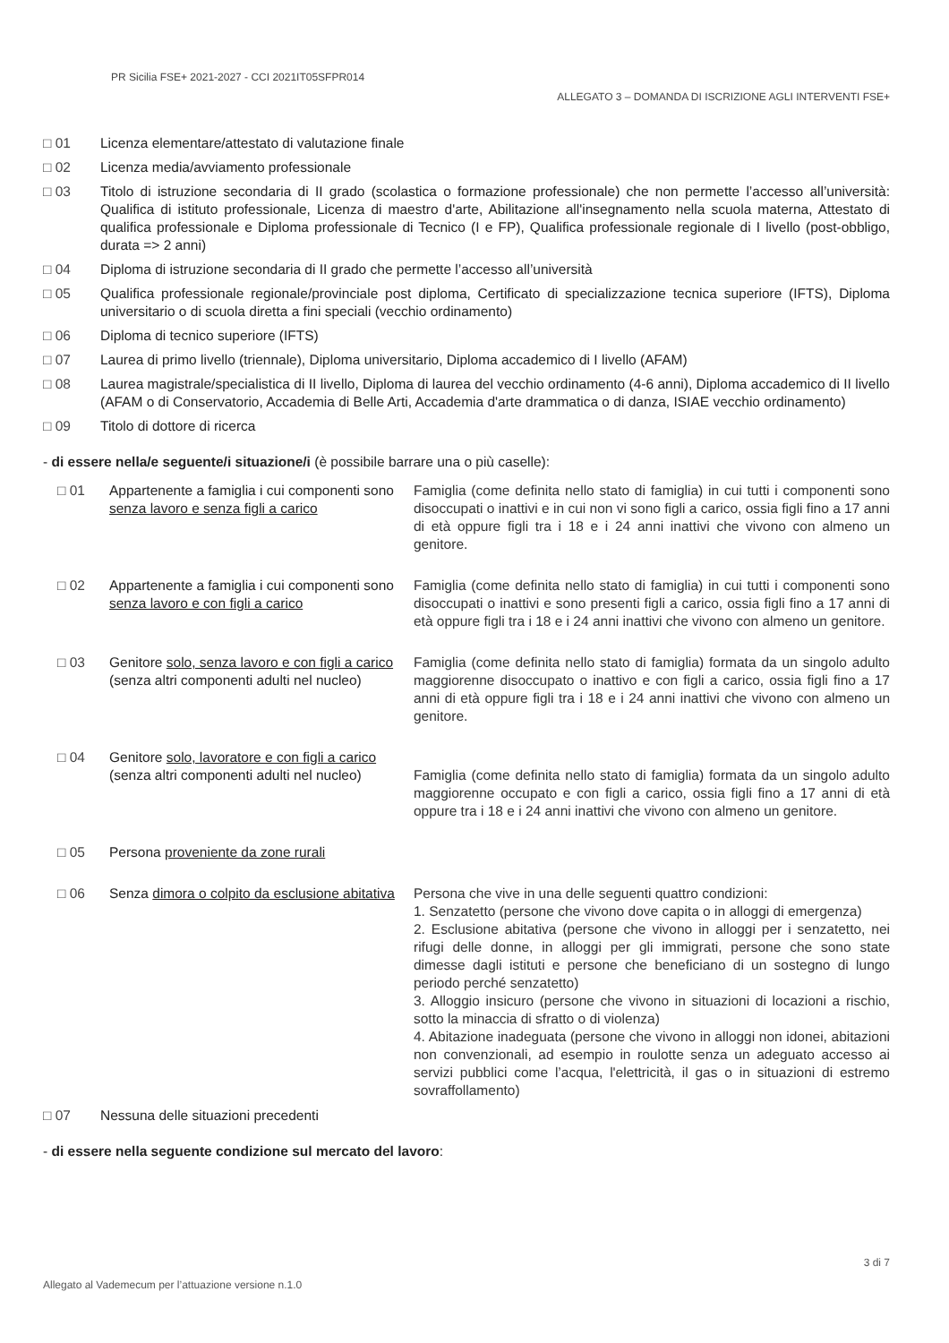PR Sicilia FSE+ 2021-2027 - CCI 2021IT05SFPR014
ALLEGATO 3 – DOMANDA DI ISCRIZIONE AGLI INTERVENTI FSE+
□ 01 Licenza elementare/attestato di valutazione finale
□ 02 Licenza media/avviamento professionale
□ 03 Titolo di istruzione secondaria di II grado (scolastica o formazione professionale) che non permette l’accesso all’università: Qualifica di istituto professionale, Licenza di maestro d'arte, Abilitazione all'insegnamento nella scuola materna, Attestato di qualifica professionale e Diploma professionale di Tecnico (I e FP), Qualifica professionale regionale di I livello (post-obbligo, durata => 2 anni)
□ 04 Diploma di istruzione secondaria di II grado che permette l’accesso all’università
□ 05 Qualifica professionale regionale/provinciale post diploma, Certificato di specializzazione tecnica superiore (IFTS), Diploma universitario o di scuola diretta a fini speciali (vecchio ordinamento)
□ 06 Diploma di tecnico superiore (IFTS)
□ 07 Laurea di primo livello (triennale), Diploma universitario, Diploma accademico di I livello (AFAM)
□ 08 Laurea magistrale/specialistica di II livello, Diploma di laurea del vecchio ordinamento (4-6 anni), Diploma accademico di II livello (AFAM o di Conservatorio, Accademia di Belle Arti, Accademia d'arte drammatica o di danza, ISIAE vecchio ordinamento)
□ 09 Titolo di dottore di ricerca
- di essere nella/e seguente/i situazione/i (è possibile barrare una o più caselle):
□ 01 Appartenente a famiglia i cui componenti sono senza lavoro e senza figli a carico Famiglia (come definita nello stato di famiglia) in cui tutti i componenti sono disoccupati o inattivi e in cui non vi sono figli a carico, ossia figli fino a 17 anni di età oppure figli tra i 18 e i 24 anni inattivi che vivono con almeno un genitore.
□ 02 Appartenente a famiglia i cui componenti sono senza lavoro e con figli a carico Famiglia (come definita nello stato di famiglia) in cui tutti i componenti sono disoccupati o inattivi e sono presenti figli a carico, ossia figli fino a 17 anni di età oppure figli tra i 18 e i 24 anni inattivi che vivono con almeno un genitore.
□ 03 Genitore solo, senza lavoro e con figli a carico (senza altri componenti adulti nel nucleo) Famiglia (come definita nello stato di famiglia) formata da un singolo adulto maggiorenne disoccupato o inattivo e con figli a carico, ossia figli fino a 17 anni di età oppure figli tra i 18 e i 24 anni inattivi che vivono con almeno un genitore.
□ 04 Genitore solo, lavoratore e con figli a carico (senza altri componenti adulti nel nucleo) Famiglia (come definita nello stato di famiglia) formata da un singolo adulto maggiorenne occupato e con figli a carico, ossia figli fino a 17 anni di età oppure tra i 18 e i 24 anni inattivi che vivono con almeno un genitore.
□ 05 Persona proveniente da zone rurali
□ 06 Senza dimora o colpito da esclusione abitativa Persona che vive in una delle seguenti quattro condizioni:
1. Senzatetto (persone che vivono dove capita o in alloggi di emergenza)
2. Esclusione abitativa (persone che vivono in alloggi per i senzatetto, nei rifugi delle donne, in alloggi per gli immigrati, persone che sono state dimesse dagli istituti e persone che beneficiano di un sostegno di lungo periodo perché senzatetto)
3. Alloggio insicuro (persone che vivono in situazioni di locazioni a rischio, sotto la minaccia di sfratto o di violenza)
4. Abitazione inadeguata (persone che vivono in alloggi non idonei, abitazioni non convenzionali, ad esempio in roulotte senza un adeguato accesso ai servizi pubblici come l’acqua, l'elettricità, il gas o in situazioni di estremo sovraffollamento)
□ 07 Nessuna delle situazioni precedenti
- di essere nella seguente condizione sul mercato del lavoro:
3 di 7
Allegato al Vademecum per l’attuazione versione n.1.0